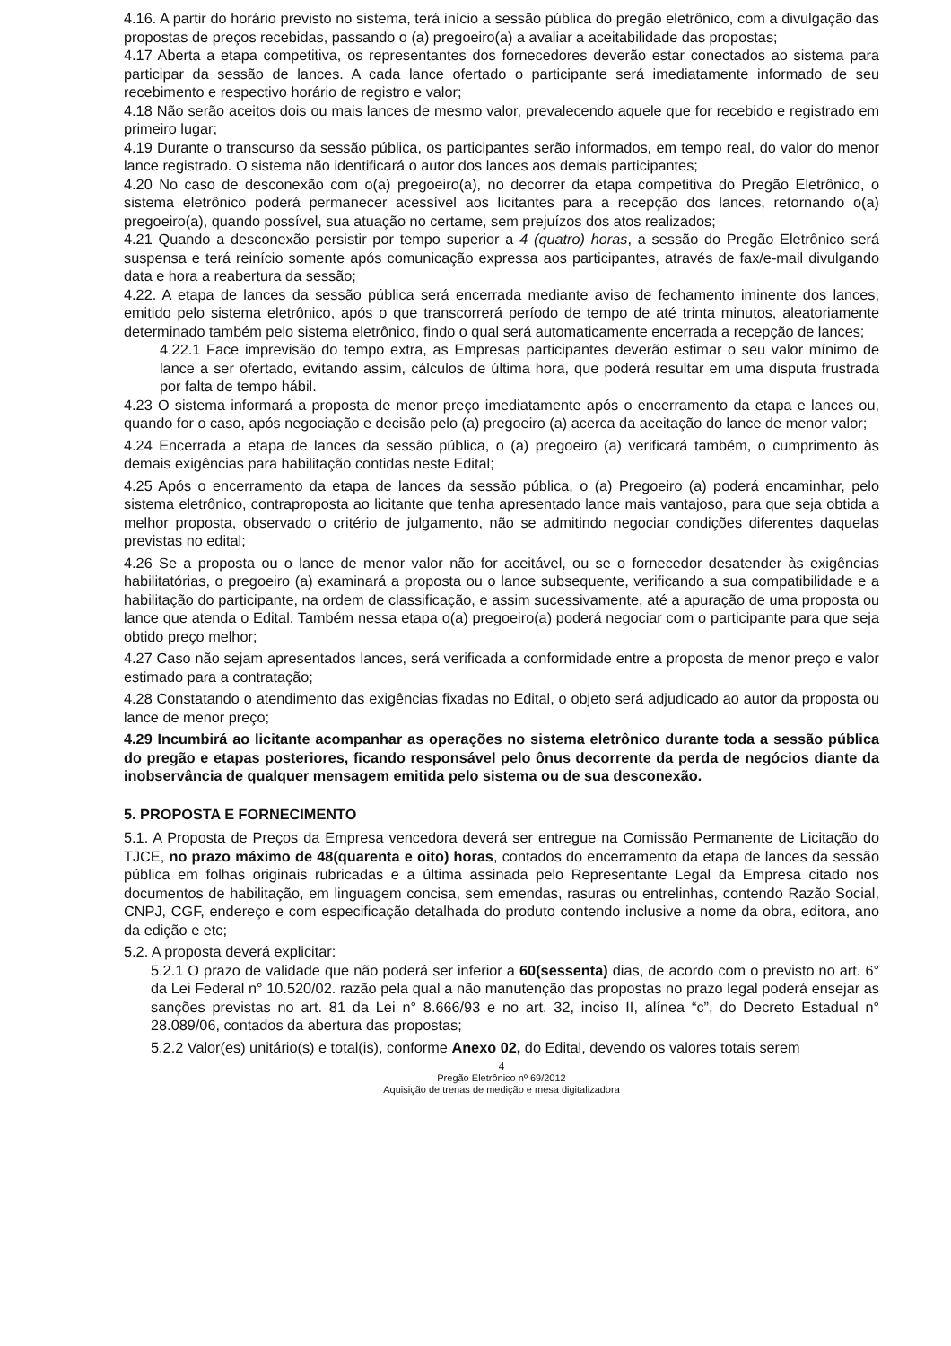4.16. A partir do horário previsto no sistema, terá início a sessão pública do pregão eletrônico, com a divulgação das propostas de preços recebidas, passando o (a) pregoeiro(a) a avaliar a aceitabilidade das propostas;
4.17 Aberta a etapa competitiva, os representantes dos fornecedores deverão estar conectados ao sistema para participar da sessão de lances. A cada lance ofertado o participante será imediatamente informado de seu recebimento e respectivo horário de registro e valor;
4.18 Não serão aceitos dois ou mais lances de mesmo valor, prevalecendo aquele que for recebido e registrado em primeiro lugar;
4.19 Durante o transcurso da sessão pública, os participantes serão informados, em tempo real, do valor do menor lance registrado. O sistema não identificará o autor dos lances aos demais participantes;
4.20 No caso de desconexão com o(a) pregoeiro(a), no decorrer da etapa competitiva do Pregão Eletrônico, o sistema eletrônico poderá permanecer acessível aos licitantes para a recepção dos lances, retornando o(a) pregoeiro(a), quando possível, sua atuação no certame, sem prejuízos dos atos realizados;
4.21 Quando a desconexão persistir por tempo superior a 4 (quatro) horas, a sessão do Pregão Eletrônico será suspensa e terá reinício somente após comunicação expressa aos participantes, através de fax/e-mail divulgando data e hora a reabertura da sessão;
4.22. A etapa de lances da sessão pública será encerrada mediante aviso de fechamento iminente dos lances, emitido pelo sistema eletrônico, após o que transcorrerá período de tempo de até trinta minutos, aleatoriamente determinado também pelo sistema eletrônico, findo o qual será automaticamente encerrada a recepção de lances;
4.22.1 Face imprevisão do tempo extra, as Empresas participantes deverão estimar o seu valor mínimo de lance a ser ofertado, evitando assim, cálculos de última hora, que poderá resultar em uma disputa frustrada por falta de tempo hábil.
4.23 O sistema informará a proposta de menor preço imediatamente após o encerramento da etapa e lances ou, quando for o caso, após negociação e decisão pelo (a) pregoeiro (a) acerca da aceitação do lance de menor valor;
4.24 Encerrada a etapa de lances da sessão pública, o (a) pregoeiro (a) verificará também, o cumprimento às demais exigências para habilitação contidas neste Edital;
4.25 Após o encerramento da etapa de lances da sessão pública, o (a) Pregoeiro (a) poderá encaminhar, pelo sistema eletrônico, contraproposta ao licitante que tenha apresentado lance mais vantajoso, para que seja obtida a melhor proposta, observado o critério de julgamento, não se admitindo negociar condições diferentes daquelas previstas no edital;
4.26 Se a proposta ou o lance de menor valor não for aceitável, ou se o fornecedor desatender às exigências habilitatórias, o pregoeiro (a) examinará a proposta ou o lance subsequente, verificando a sua compatibilidade e a habilitação do participante, na ordem de classificação, e assim sucessivamente, até a apuração de uma proposta ou lance que atenda o Edital. Também nessa etapa o(a) pregoeiro(a) poderá negociar com o participante para que seja obtido preço melhor;
4.27 Caso não sejam apresentados lances, será verificada a conformidade entre a proposta de menor preço e valor estimado para a contratação;
4.28 Constatando o atendimento das exigências fixadas no Edital, o objeto será adjudicado ao autor da proposta ou lance de menor preço;
4.29 Incumbirá ao licitante acompanhar as operações no sistema eletrônico durante toda a sessão pública do pregão e etapas posteriores, ficando responsável pelo ônus decorrente da perda de negócios diante da inobservância de qualquer mensagem emitida pelo sistema ou de sua desconexão.
5. PROPOSTA E FORNECIMENTO
5.1. A Proposta de Preços da Empresa vencedora deverá ser entregue na Comissão Permanente de Licitação do TJCE, no prazo máximo de 48(quarenta e oito) horas, contados do encerramento da etapa de lances da sessão pública em folhas originais rubricadas e a última assinada pelo Representante Legal da Empresa citado nos documentos de habilitação, em linguagem concisa, sem emendas, rasuras ou entrelinhas, contendo Razão Social, CNPJ, CGF, endereço e com especificação detalhada do produto contendo inclusive a nome da obra, editora, ano da edição e etc;
5.2. A proposta deverá explicitar:
5.2.1 O prazo de validade que não poderá ser inferior a 60(sessenta) dias, de acordo com o previsto no art. 6° da Lei Federal n° 10.520/02. razão pela qual a não manutenção das propostas no prazo legal poderá ensejar as sanções previstas no art. 81 da Lei n° 8.666/93 e no art. 32, inciso II, alínea “c”, do Decreto Estadual n° 28.089/06, contados da abertura das propostas;
5.2.2 Valor(es) unitário(s) e total(is), conforme Anexo 02, do Edital, devendo os valores totais serem
4
Pregão Eletrônico nº 69/2012
Aquisição de trenas de medição e mesa digitalizadora